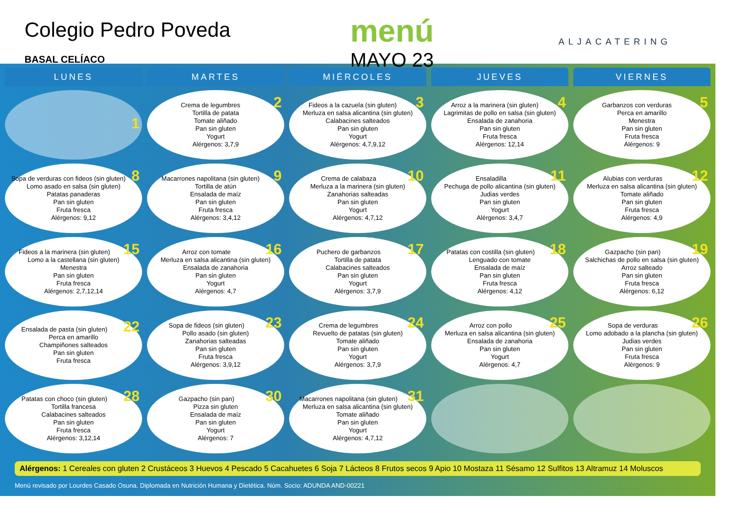Colegio Pedro Poveda
BASAL CELÍACO
menú
MAYO 23
ALJACATERING
| LUNES | MARTES | MIÉRCOLES | JUEVES | VIERNES |
| --- | --- | --- | --- | --- |
| 1 | 2 Crema de legumbres Tortilla de patata Tomate aliñado Pan sin gluten Yogurt Alérgenos: 3,7,9 | 3 Fideos a la cazuela (sin gluten) Merluza en salsa alicantina (sin gluten) Calabacines salteados Pan sin gluten Yogurt Alérgenos: 4,7,9,12 | 4 Arroz a la marinera (sin gluten) Lagrimitas de pollo en salsa (sin gluten) Ensalada de zanahoria Pan sin gluten Fruta fresca Alérgenos: 12,14 | 5 Garbanzos con verduras Perca en amarillo Menestra Pan sin gluten Fruta fresca Alérgenos: 9 |
| 8 Sopa de verduras con fideos (sin gluten) Lomo asado en salsa (sin gluten) Patatas panaderas Pan sin gluten Fruta fresca Alérgenos: 9,12 | 9 Macarrones napolitana (sin gluten) Tortilla de atún Ensalada de maíz Pan sin gluten Fruta fresca Alérgenos: 3,4,12 | 10 Crema de calabaza Merluza a la marinera (sin gluten) Zanahorias salteadas Pan sin gluten Yogurt Alérgenos: 4,7,12 | 11 Ensaladilla Pechuga de pollo alicantina (sin gluten) Judias verdes Pan sin gluten Yogurt Alérgenos: 3,4,7 | 12 Alubias con verduras Merluza en salsa alicantina (sin gluten) Tomate aliñado Pan sin gluten Fruta fresca Alérgenos: 4,9 |
| 15 Fideos a la marinera (sin gluten) Lomo a la castellana (sin gluten) Menestra Pan sin gluten Fruta fresca Alérgenos: 2,7,12,14 | 16 Arroz con tomate Merluza en salsa alicantina (sin gluten) Ensalada de zanahoria Pan sin gluten Yogurt Alérgenos: 4,7 | 17 Puchero de garbanzos Tortilla de patata Calabacines salteados Pan sin gluten Yogurt Alérgenos: 3,7,9 | 18 Patatas con costilla (sin gluten) Lenguado con tomate Ensalada de maíz Pan sin gluten Fruta fresca Alérgenos: 4,12 | 19 Gazpacho (sin pan) Salchichas de pollo en salsa (sin gluten) Arroz salteado Pan sin gluten Fruta fresca Alérgenos: 6,12 |
| 22 Ensalada de pasta (sin gluten) Perca en amarillo Champiñones salteados Pan sin gluten Fruta fresca | 23 Sopa de fideos (sin gluten) Pollo asado (sin gluten) Zanahorias salteadas Pan sin gluten Fruta fresca Alérgenos: 3,9,12 | 24 Crema de legumbres Revuelto de patatas (sin gluten) Tomate aliñado Pan sin gluten Yogurt Alérgenos: 3,7,9 | 25 Arroz con pollo Merluza en salsa alicantina (sin gluten) Ensalada de zanahoria Pan sin gluten Yogurt Alérgenos: 4,7 | 26 Sopa de verduras Lomo adobado a la plancha (sin gluten) Judias verdes Pan sin gluten Fruta fresca Alérgenos: 9 |
| 28 Patatas con choco (sin gluten) Tortilla francesa Calabacines salteados Pan sin gluten Fruta fresca Alérgenos: 3,12,14 | 30 Gazpacho (sin pan) Pizza sin gluten Ensalada de maíz Pan sin gluten Yogurt Alérgenos: 7 | 31 Macarrones napolitana (sin gluten) Merluza en salsa alicantina (sin gluten) Tomate aliñado Pan sin gluten Yogurt Alérgenos: 4,7,12 | | |
Alérgenos: 1 Cereales con gluten 2 Crustáceos 3 Huevos 4 Pescado 5 Cacahuetes 6 Soja 7 Lácteos 8 Frutos secos 9 Apio 10 Mostaza 11 Sésamo 12 Sulfitos 13 Altramuz 14 Moluscos
Menú revisado por Lourdes Casado Osuna. Diplomada en Nutrición Humana y Dietética. Núm. Socio: ADUNDA AND-00221